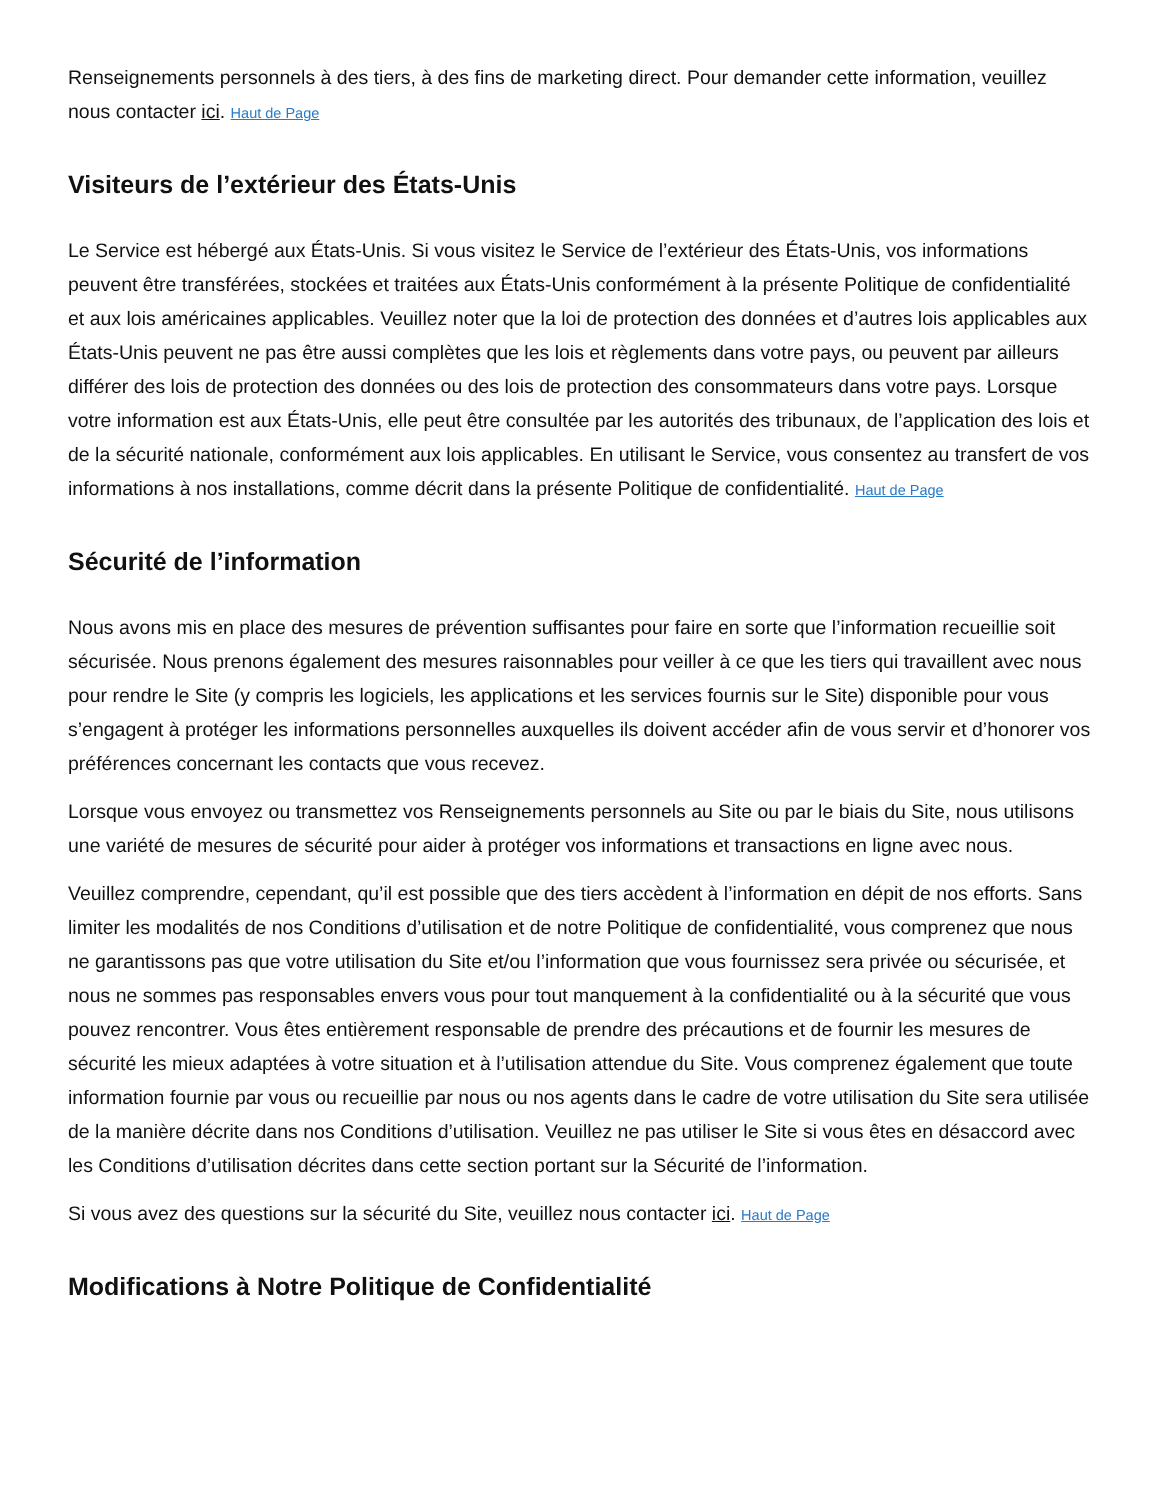Renseignements personnels à des tiers, à des fins de marketing direct. Pour demander cette information, veuillez nous contacter ici. Haut de Page
Visiteurs de l’extérieur des États-Unis
Le Service est hébergé aux États-Unis. Si vous visitez le Service de l’extérieur des États-Unis, vos informations peuvent être transférées, stockées et traitées aux États-Unis conformément à la présente Politique de confidentialité et aux lois américaines applicables. Veuillez noter que la loi de protection des données et d’autres lois applicables aux États-Unis peuvent ne pas être aussi complètes que les lois et règlements dans votre pays, ou peuvent par ailleurs différer des lois de protection des données ou des lois de protection des consommateurs dans votre pays. Lorsque votre information est aux États-Unis, elle peut être consultée par les autorités des tribunaux, de l’application des lois et de la sécurité nationale, conformément aux lois applicables. En utilisant le Service, vous consentez au transfert de vos informations à nos installations, comme décrit dans la présente Politique de confidentialité. Haut de Page
Sécurité de l’information
Nous avons mis en place des mesures de prévention suffisantes pour faire en sorte que l’information recueillie soit sécurisée. Nous prenons également des mesures raisonnables pour veiller à ce que les tiers qui travaillent avec nous pour rendre le Site (y compris les logiciels, les applications et les services fournis sur le Site) disponible pour vous s’engagent à protéger les informations personnelles auxquelles ils doivent accéder afin de vous servir et d’honorer vos préférences concernant les contacts que vous recevez.
Lorsque vous envoyez ou transmettez vos Renseignements personnels au Site ou par le biais du Site, nous utilisons une variété de mesures de sécurité pour aider à protéger vos informations et transactions en ligne avec nous.
Veuillez comprendre, cependant, qu’il est possible que des tiers accèdent à l’information en dépit de nos efforts. Sans limiter les modalités de nos Conditions d’utilisation et de notre Politique de confidentialité, vous comprenez que nous ne garantissons pas que votre utilisation du Site et/ou l’information que vous fournissez sera privée ou sécurisée, et nous ne sommes pas responsables envers vous pour tout manquement à la confidentialité ou à la sécurité que vous pouvez rencontrer. Vous êtes entièrement responsable de prendre des précautions et de fournir les mesures de sécurité les mieux adaptées à votre situation et à l’utilisation attendue du Site. Vous comprenez également que toute information fournie par vous ou recueillie par nous ou nos agents dans le cadre de votre utilisation du Site sera utilisée de la manière décrite dans nos Conditions d’utilisation. Veuillez ne pas utiliser le Site si vous êtes en désaccord avec les Conditions d’utilisation décrites dans cette section portant sur la Sécurité de l’information.
Si vous avez des questions sur la sécurité du Site, veuillez nous contacter ici. Haut de Page
Modifications à Notre Politique de Confidentialité